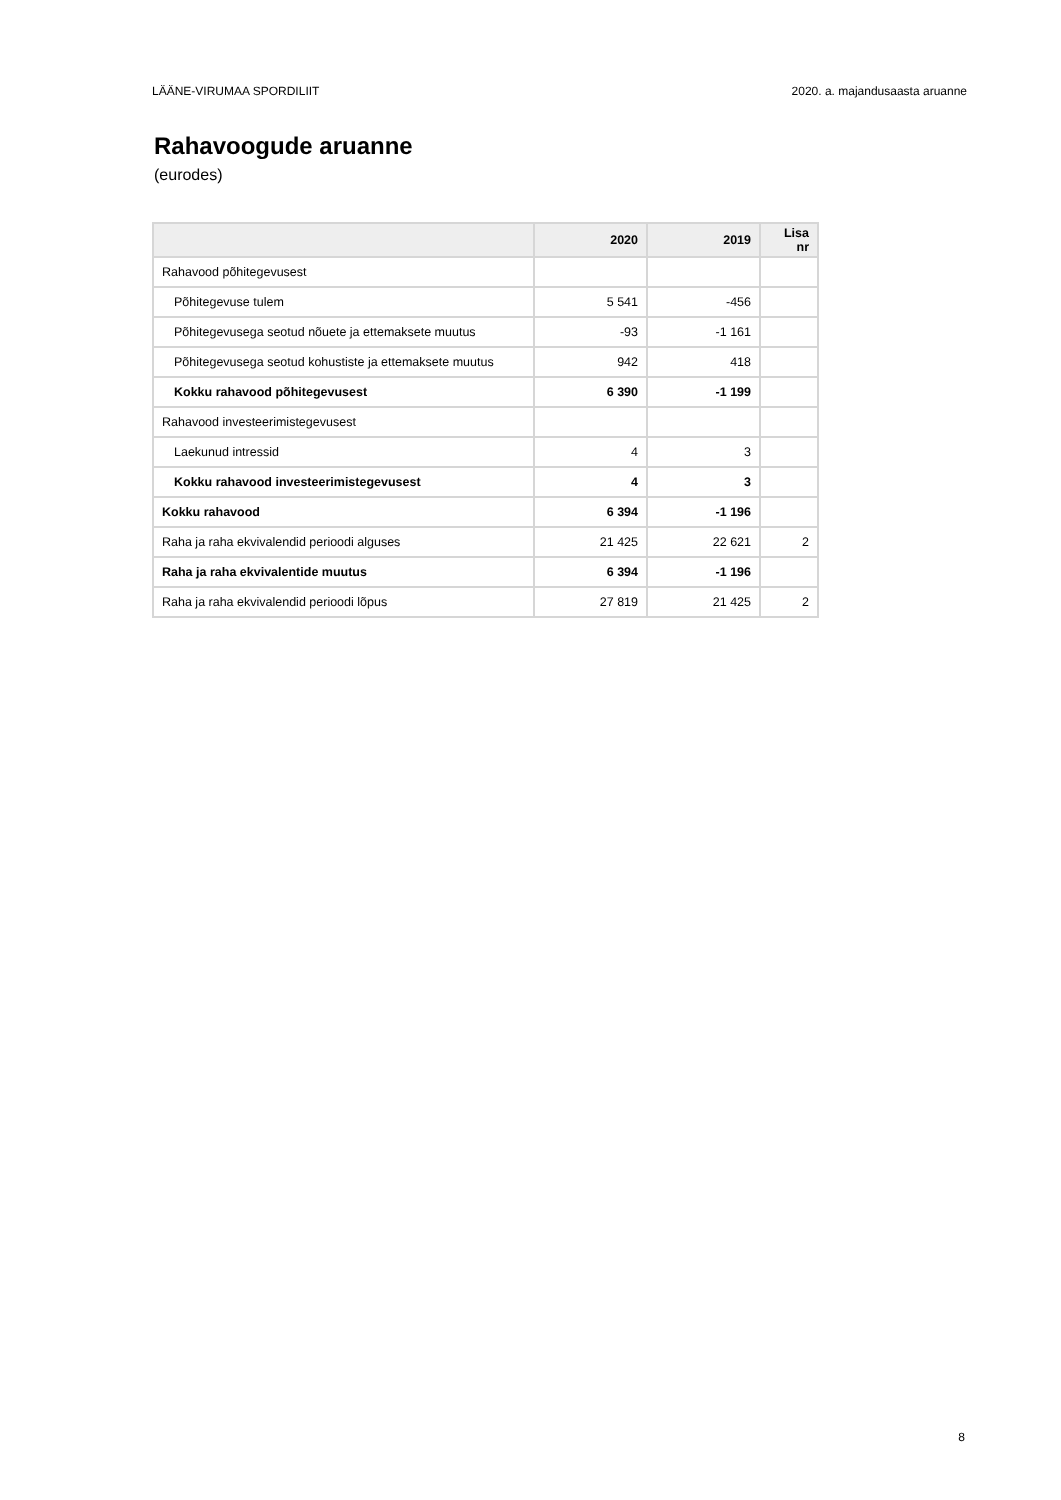LÄÄNE-VIRUMAA SPORDILIIT 2020. a. majandusaasta aruanne
Rahavoogude aruanne
(eurodes)
| | 2020 | 2019 | Lisa nr |
| --- | --- | --- | --- |
| Rahavood põhitegevusest | | | |
| Põhitegevuse tulem | 5 541 | -456 | |
| Põhitegevusega seotud nõuete ja ettemaksete muutus | -93 | -1 161 | |
| Põhitegevusega seotud kohustiste ja ettemaksete muutus | 942 | 418 | |
| Kokku rahavood põhitegevusest | 6 390 | -1 199 | |
| Rahavood investeerimistegevusest | | | |
| Laekunud intressid | 4 | 3 | |
| Kokku rahavood investeerimistegevusest | 4 | 3 | |
| Kokku rahavood | 6 394 | -1 196 | |
| Raha ja raha ekvivalendid perioodi alguses | 21 425 | 22 621 | 2 |
| Raha ja raha ekvivalentide muutus | 6 394 | -1 196 | |
| Raha ja raha ekvivalendid perioodi lõpus | 27 819 | 21 425 | 2 |
8